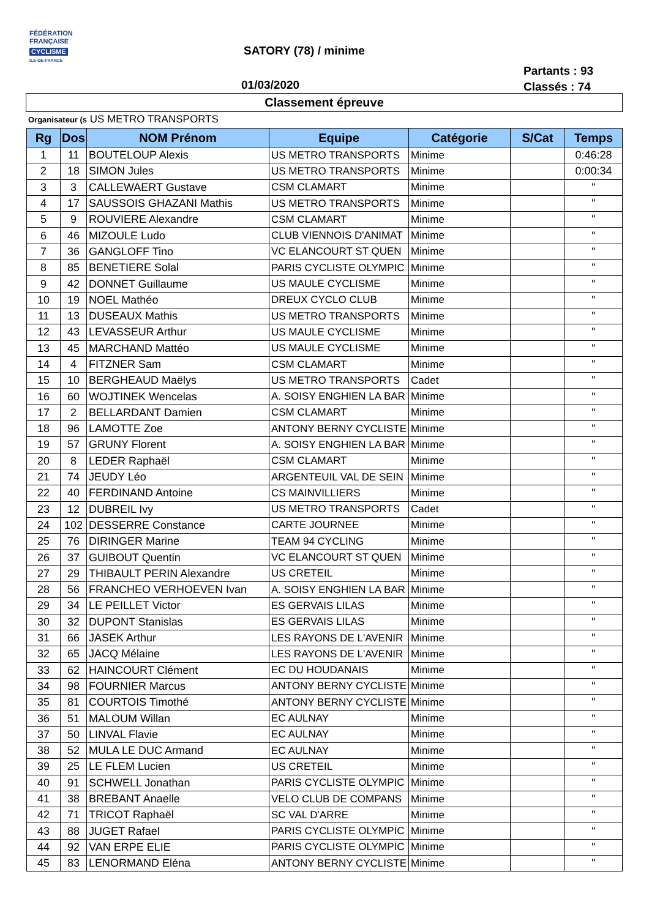FÉDÉRATION
FRANÇAISE
CYCLISME
ILE-DE-FRANCE
SATORY (78) / minime
Partants : 93
Classés : 74
01/03/2020
Classement épreuve
Organisateur (s US METRO TRANSPORTS
| Rg | Dos | NOM Prénom | Equipe | Catégorie | S/Cat | Temps |
| --- | --- | --- | --- | --- | --- | --- |
| 1 | 11 | BOUTELOUP Alexis | US METRO TRANSPORTS | Minime | | 0:46:28 |
| 2 | 18 | SIMON Jules | US METRO TRANSPORTS | Minime | | 0:00:34 |
| 3 | 3 | CALLEWAERT Gustave | CSM CLAMART | Minime | | " |
| 4 | 17 | SAUSSOIS GHAZANI Mathis | US METRO TRANSPORTS | Minime | | " |
| 5 | 9 | ROUVIERE Alexandre | CSM CLAMART | Minime | | " |
| 6 | 46 | MIZOULE Ludo | CLUB VIENNOIS D'ANIMAT | Minime | | " |
| 7 | 36 | GANGLOFF Tino | VC ELANCOURT ST QUEN | Minime | | " |
| 8 | 85 | BENETIERE Solal | PARIS CYCLISTE OLYMPIC | Minime | | " |
| 9 | 42 | DONNET Guillaume | US MAULE CYCLISME | Minime | | " |
| 10 | 19 | NOEL Mathéo | DREUX CYCLO CLUB | Minime | | " |
| 11 | 13 | DUSEAUX Mathis | US METRO TRANSPORTS | Minime | | " |
| 12 | 43 | LEVASSEUR Arthur | US MAULE CYCLISME | Minime | | " |
| 13 | 45 | MARCHAND Mattéo | US MAULE CYCLISME | Minime | | " |
| 14 | 4 | FITZNER Sam | CSM CLAMART | Minime | | " |
| 15 | 10 | BERGHEAUD Maëlys | US METRO TRANSPORTS | Cadet | | " |
| 16 | 60 | WOJTINEK Wencelas | A. SOISY ENGHIEN LA BAR | Minime | | " |
| 17 | 2 | BELLARDANT Damien | CSM CLAMART | Minime | | " |
| 18 | 96 | LAMOTTE Zoe | ANTONY BERNY CYCLISTE | Minime | | " |
| 19 | 57 | GRUNY Florent | A. SOISY ENGHIEN LA BAR | Minime | | " |
| 20 | 8 | LEDER Raphaël | CSM CLAMART | Minime | | " |
| 21 | 74 | JEUDY Léo | ARGENTEUIL VAL DE SEIN | Minime | | " |
| 22 | 40 | FERDINAND Antoine | CS MAINVILLIERS | Minime | | " |
| 23 | 12 | DUBREIL Ivy | US METRO TRANSPORTS | Cadet | | " |
| 24 | 102 | DESSERRE Constance | CARTE JOURNEE | Minime | | " |
| 25 | 76 | DIRINGER Marine | TEAM 94 CYCLING | Minime | | " |
| 26 | 37 | GUIBOUT Quentin | VC ELANCOURT ST QUEN | Minime | | " |
| 27 | 29 | THIBAULT PERIN Alexandre | US CRETEIL | Minime | | " |
| 28 | 56 | FRANCHEO VERHOEVEN Ivan | A. SOISY ENGHIEN LA BAR | Minime | | " |
| 29 | 34 | LE PEILLET Victor | ES GERVAIS LILAS | Minime | | " |
| 30 | 32 | DUPONT Stanislas | ES GERVAIS LILAS | Minime | | " |
| 31 | 66 | JASEK Arthur | LES RAYONS DE L'AVENIR | Minime | | " |
| 32 | 65 | JACQ Mélaine | LES RAYONS DE L'AVENIR | Minime | | " |
| 33 | 62 | HAINCOURT Clément | EC DU HOUDANAIS | Minime | | " |
| 34 | 98 | FOURNIER Marcus | ANTONY BERNY CYCLISTE | Minime | | " |
| 35 | 81 | COURTOIS Timothé | ANTONY BERNY CYCLISTE | Minime | | " |
| 36 | 51 | MALOUM Willan | EC AULNAY | Minime | | " |
| 37 | 50 | LINVAL Flavie | EC AULNAY | Minime | | " |
| 38 | 52 | MULA LE DUC Armand | EC AULNAY | Minime | | " |
| 39 | 25 | LE FLEM Lucien | US CRETEIL | Minime | | " |
| 40 | 91 | SCHWELL Jonathan | PARIS CYCLISTE OLYMPIC | Minime | | " |
| 41 | 38 | BREBANT Anaelle | VELO CLUB DE COMPANS | Minime | | " |
| 42 | 71 | TRICOT Raphaël | SC VAL D'ARRE | Minime | | " |
| 43 | 88 | JUGET Rafael | PARIS CYCLISTE OLYMPIC | Minime | | " |
| 44 | 92 | VAN ERPE ELIE | PARIS CYCLISTE OLYMPIC | Minime | | " |
| 45 | 83 | LENORMAND Eléna | ANTONY BERNY CYCLISTE | Minime | | " |